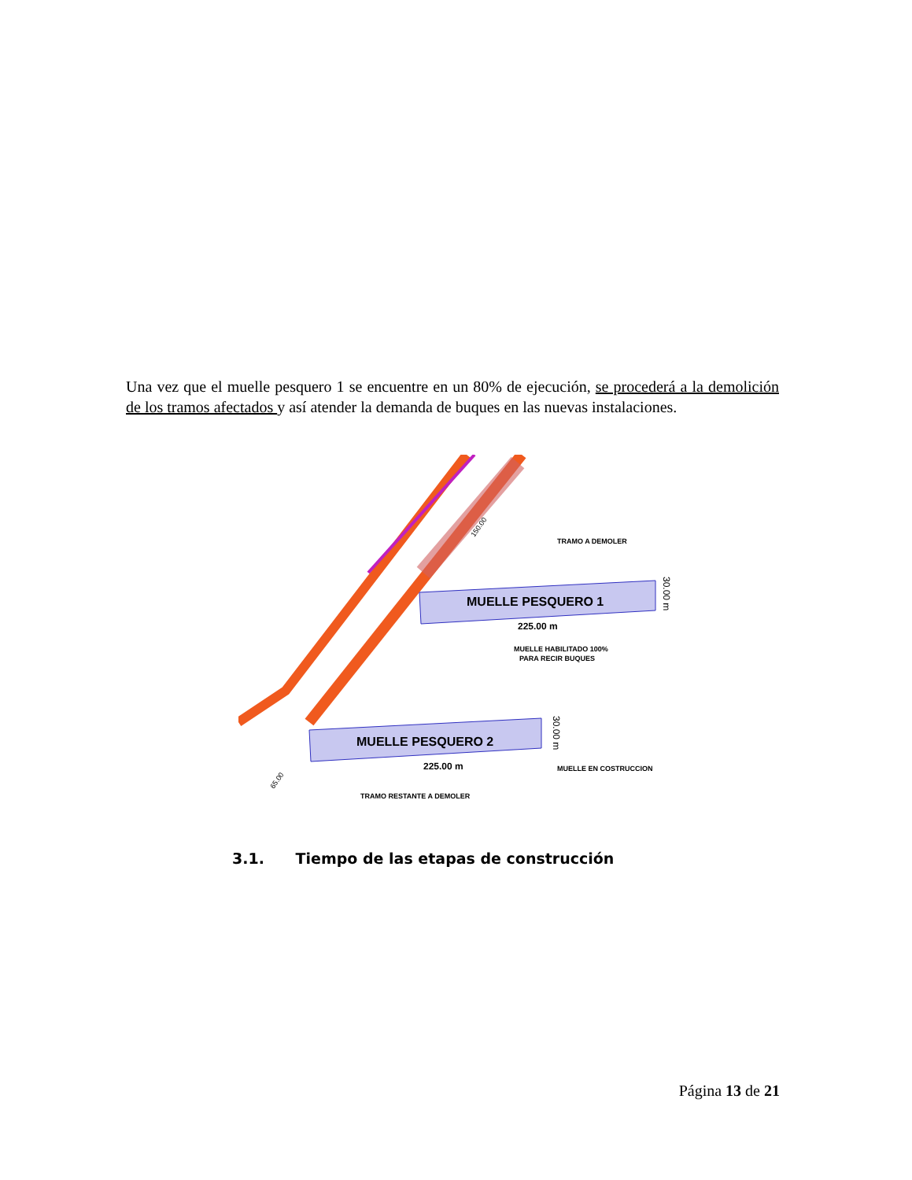Una vez que el muelle pesquero 1 se encuentre en un 80% de ejecución, se procederá a la demolición de los tramos afectados y así atender la demanda de buques en las nuevas instalaciones.
MUELLE PESQUERO 1
225.00 m
30.00 m
TRAMO A DEMOLER
MUELLE HABILITADO 100%
PARA RECIR BUQUES
MUELLE PESQUERO 2
225.00 m
30.00 m
MUELLE EN COSTRUCCION
TRAMO RESTANTE A DEMOLER
65.00
150.00
3.1. Tiempo de las etapas de construcción
Página 13 de 21